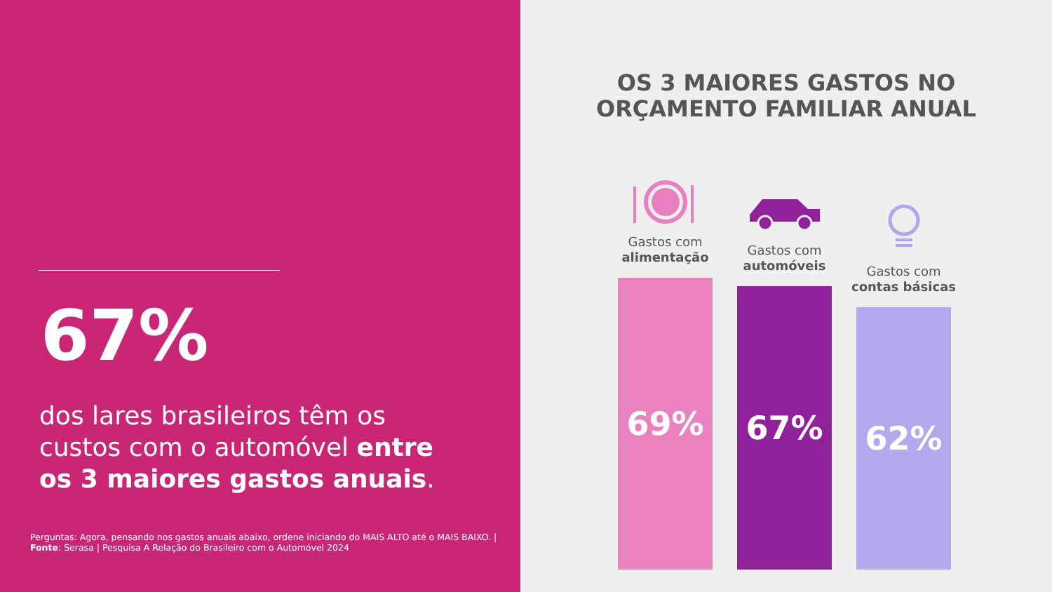67%
dos lares brasileiros têm os custos com o automóvel entre os 3 maiores gastos anuais.
Perguntas: Agora, pensando nos gastos anuais abaixo, ordene iniciando do MAIS ALTO até o MAIS BAIXO. |
Fonte: Serasa | Pesquisa A Relação do Brasileiro com o Automóvel 2024
OS 3 MAIORES GASTOS NO
ORÇAMENTO FAMILIAR ANUAL
Gastos com
alimentação
69%
Gastos com
automóveis
67%
Gastos com
contas básicas
62%